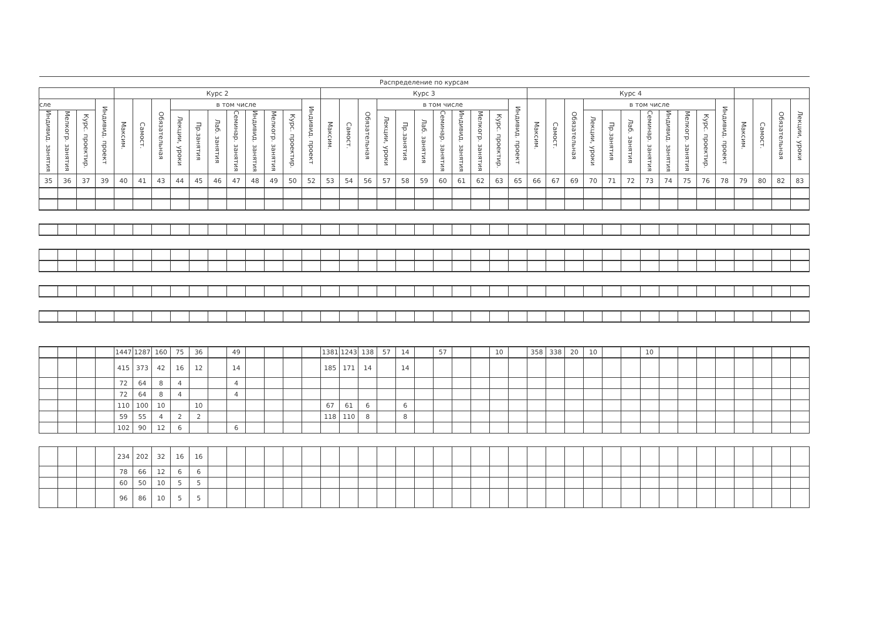| Распределение по курсам | | | | | | | | | | | | | | | | | | | | | | | | | | | | | | | | | | | | | | | | |
| --- | --- | --- | --- | --- | --- | --- | --- | --- | --- | --- | --- | --- | --- | --- | --- | --- | --- | --- | --- | --- | --- | --- | --- | --- | --- | --- | --- | --- | --- | --- | --- | --- | --- | --- | --- | --- | --- | --- | --- | --- |
| | | | | Курс 2 | | | | | | | | | | | Курс 3 | | | | | | | | | | | Курс 4 | | | | | | | | | | | | | | |
| сле | | | Индивид. проект | Максим. | Самост. | Обязательная | в том числе | | | | | | | Индивид. проект | Максим. | Самост. | Обязательная | в том числе | | | | | | | Индивид. проект | Максим. | Самост. | Обязательная | в том числе | | | | | | | Индивид. проект | Максим. | Самост. | Обязательная | Лекции, уроки |
| Индивид. занятия | Мелкогр. занятия | Курс. проектир. | | | | | Лекции, уроки | Пр.занятия | Лаб. занятия | Семинар. занятия | Индивид. занятия | Мелкогр. занятия | Курс. проектир. | | | | | Лекции, уроки | Пр.занятия | Лаб. занятия | Семинар. занятия | Индивид. занятия | Мелкогр. занятия | Курс. проектир. | | | | | Лекции, уроки | Пр.занятия | Лаб. занятия | Семинар. занятия | Индивид. занятия | Мелкогр. занятия | Курс. проектир. | | | | | |
| 35 | 36 | 37 | 39 | 40 | 41 | 43 | 44 | 45 | 46 | 47 | 48 | 49 | 50 | 52 | 53 | 54 | 56 | 57 | 58 | 59 | 60 | 61 | 62 | 63 | 65 | 66 | 67 | 69 | 70 | 71 | 72 | 73 | 74 | 75 | 76 | 78 | 79 | 80 | 82 | 83 |
| | | | | 1447 | 1287 | 160 | 75 | 36 | | 49 | | | | | 1381 | 1243 | 138 | 57 | 14 | | 57 | | | 10 | | 358 | 338 | 20 | 10 | | | 10 | | | | | | | | |
| | | | | 415 | 373 | 42 | 16 | 12 | | 14 | | | | | 185 | 171 | 14 | | 14 | | | | | | | | | | | | | | | | | | | | | |
| | | | | 72 | 64 | 8 | 4 | | | 4 | | | | | | | | | | | | | | | | | | | | | | | | | | | | | | |
| | | | | 72 | 64 | 8 | 4 | | | 4 | | | | | | | | | | | | | | | | | | | | | | | | | | | | | | |
| | | | | 110 | 100 | 10 | | 10 | | | | | | | 67 | 61 | 6 | | 6 | | | | | | | | | | | | | | | | | | | | | |
| | | | | 59 | 55 | 4 | 2 | 2 | | | | | | | 118 | 110 | 8 | | 8 | | | | | | | | | | | | | | | | | | | | | |
| | | | | 102 | 90 | 12 | 6 | | | 6 | | | | | | | | | | | | | | | | | | | | | | | | | | | | | | |
| | | | | 234 | 202 | 32 | 16 | 16 | | | | | | | | | | | | | | | | | | | | | | | | | | | | | | | | |
| | | | | 78 | 66 | 12 | 6 | 6 | | | | | | | | | | | | | | | | | | | | | | | | | | | | | | | | |
| | | | | 60 | 50 | 10 | 5 | 5 | | | | | | | | | | | | | | | | | | | | | | | | | | | | | | | | |
| | | | | 96 | 86 | 10 | 5 | 5 | | | | | | | | | | | | | | | | | | | | | | | | | | | | | | | | |